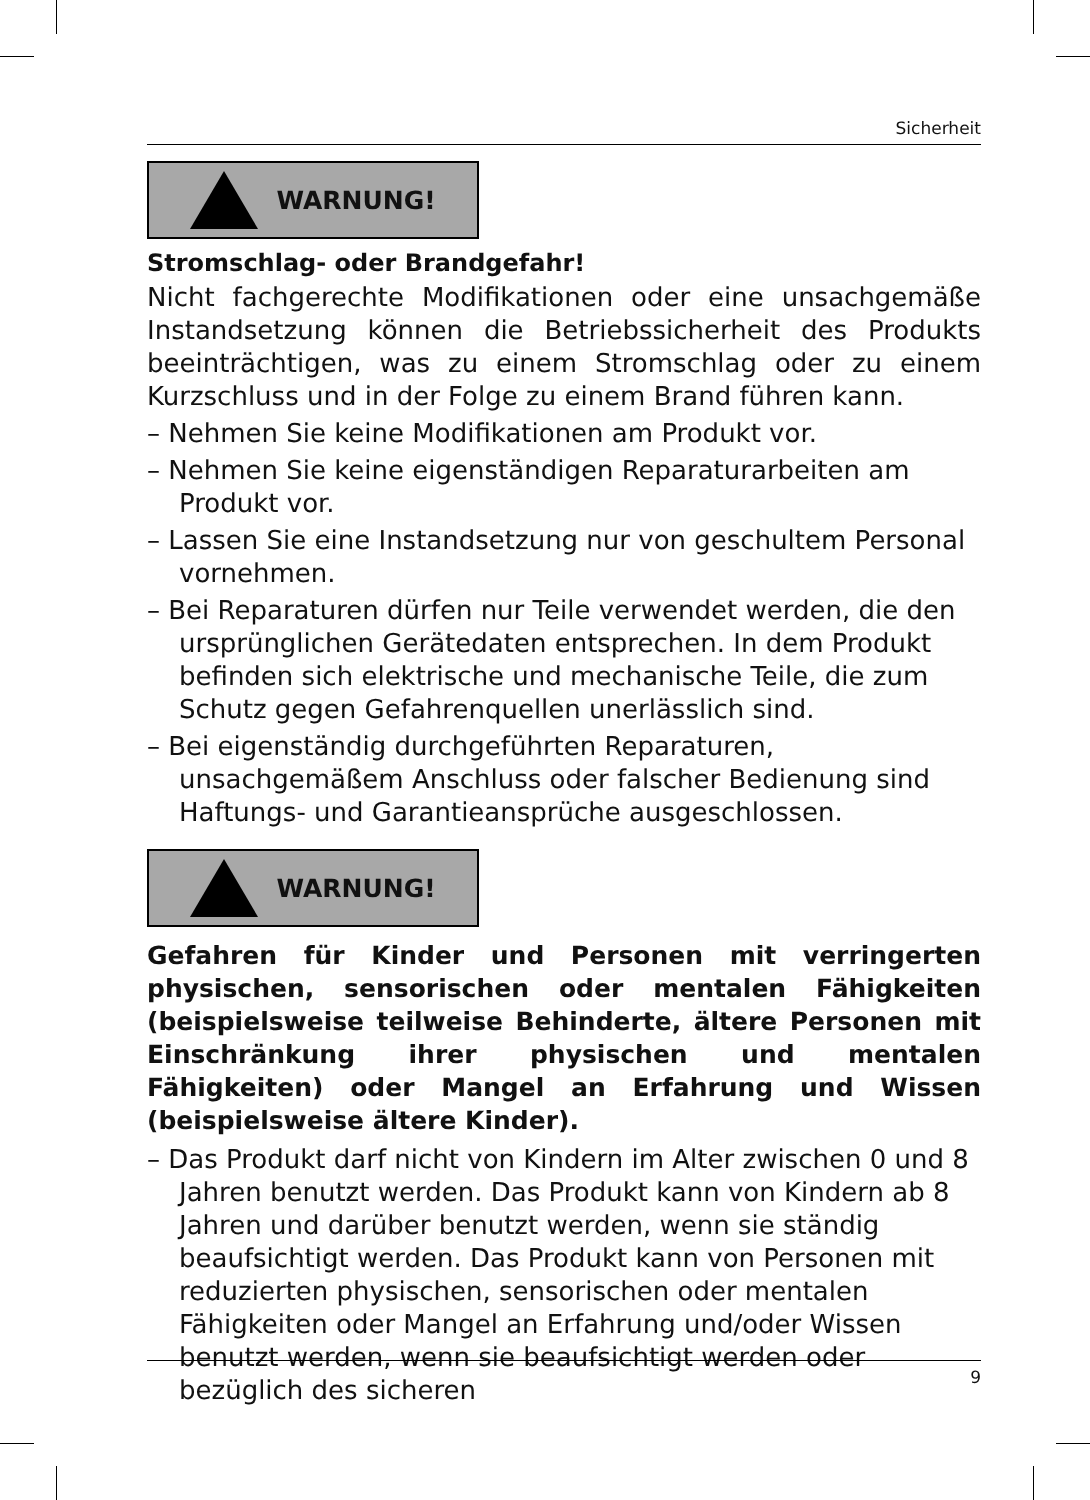Sicherheit
WARNUNG!
Stromschlag- oder Brandgefahr!
Nicht fachgerechte Modifikationen oder eine unsachgemäße Instandsetzung können die Betriebssicherheit des Produkts beeinträchtigen, was zu einem Stromschlag oder zu einem Kurzschluss und in der Folge zu einem Brand führen kann.
– Nehmen Sie keine Modifikationen am Produkt vor.
– Nehmen Sie keine eigenständigen Reparaturarbeiten am Produkt vor.
– Lassen Sie eine Instandsetzung nur von geschultem Personal vornehmen.
– Bei Reparaturen dürfen nur Teile verwendet werden, die den ursprünglichen Gerätedaten entsprechen. In dem Produkt befinden sich elektrische und mechanische Teile, die zum Schutz gegen Gefahrenquellen unerlässlich sind.
– Bei eigenständig durchgeführten Reparaturen, unsachgemäßem Anschluss oder falscher Bedienung sind Haftungs- und Garantieansprüche ausgeschlossen.
WARNUNG!
Gefahren für Kinder und Personen mit verringerten physischen, sensorischen oder mentalen Fähigkeiten (beispielsweise teilweise Behinderte, ältere Personen mit Einschränkung ihrer physischen und mentalen Fähigkeiten) oder Mangel an Erfahrung und Wissen (beispielsweise ältere Kinder).
– Das Produkt darf nicht von Kindern im Alter zwischen 0 und 8 Jahren benutzt werden. Das Produkt kann von Kindern ab 8 Jahren und darüber benutzt werden, wenn sie ständig beaufsichtigt werden. Das Produkt kann von Personen mit reduzierten physischen, sensorischen oder mentalen Fähigkeiten oder Mangel an Erfahrung und/oder Wissen benutzt werden, wenn sie beaufsichtigt werden oder bezüglich des sicheren
9